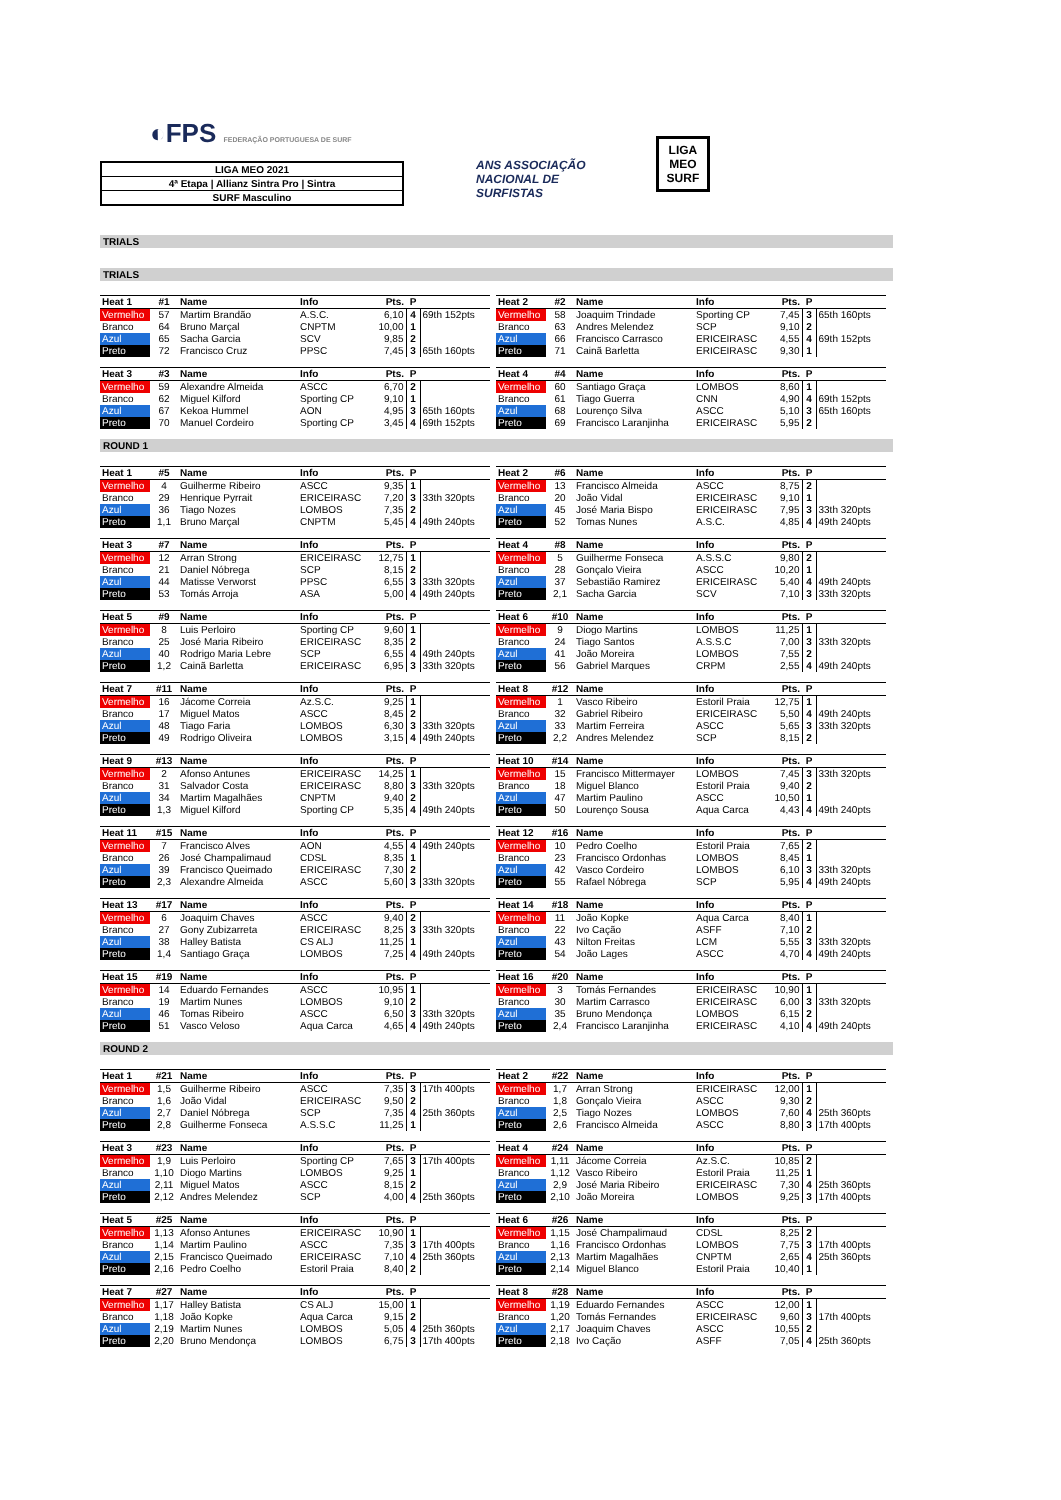◐FPS FEDERAÇÃO PORTUGUESA DE SURF
LIGA MEO 2021
4ª Etapa | Allianz Sintra Pro | Sintra
SURF Masculino
ANS ASSOCIAÇÃO
NACIONAL DE
SURFISTAS
LIGA
MEO
SURF
TRIALS
TRIALS
| Heat 1 | #1 | Name | Info | Pts. | P | |
| --- | --- | --- | --- | --- | --- | --- |
| Vermelho | 57 | Martim Brandão | A.S.C. | 6,10 | 4 | 69th 152pts |
| Branco | 64 | Bruno Marçal | CNPTM | 10,00 | 1 | |
| Azul | 65 | Sacha Garcia | SCV | 9,85 | 2 | |
| Preto | 72 | Francisco Cruz | PPSC | 7,45 | 3 | 65th 160pts |
| Heat 2 | #2 | Name | Info | Pts. | P | |
| --- | --- | --- | --- | --- | --- | --- |
| Vermelho | 58 | Joaquim Trindade | Sporting CP | 7,45 | 3 | 65th 160pts |
| Branco | 63 | Andres Melendez | SCP | 9,10 | 2 | |
| Azul | 66 | Francisco Carrasco | ERICEIRASC | 4,55 | 4 | 69th 152pts |
| Preto | 71 | Cainã Barletta | ERICEIRASC | 9,30 | 1 | |
| Heat 3 | #3 | Name | Info | Pts. | P | |
| --- | --- | --- | --- | --- | --- | --- |
| Vermelho | 59 | Alexandre Almeida | ASCC | 6,70 | 2 | |
| Branco | 62 | Miguel Kilford | Sporting CP | 9,10 | 1 | |
| Azul | 67 | Kekoa Hummel | AON | 4,95 | 3 | 65th 160pts |
| Preto | 70 | Manuel Cordeiro | Sporting CP | 3,45 | 4 | 69th 152pts |
| Heat 4 | #4 | Name | Info | Pts. | P | |
| --- | --- | --- | --- | --- | --- | --- |
| Vermelho | 60 | Santiago Graça | LOMBOS | 8,60 | 1 | |
| Branco | 61 | Tiago Guerra | CNN | 4,90 | 4 | 69th 152pts |
| Azul | 68 | Lourenço Silva | ASCC | 5,10 | 3 | 65th 160pts |
| Preto | 69 | Francisco Laranjinha | ERICEIRASC | 5,95 | 2 | |
ROUND 1
| Heat 1 | #5 | Name | Info | Pts. | P | |
| --- | --- | --- | --- | --- | --- | --- |
| Vermelho | 4 | Guilherme Ribeiro | ASCC | 9,35 | 1 | |
| Branco | 29 | Henrique Pyrrait | ERICEIRASC | 7,20 | 3 | 33th 320pts |
| Azul | 36 | Tiago Nozes | LOMBOS | 7,35 | 2 | |
| Preto | 1,1 | Bruno Marçal | CNPTM | 5,45 | 4 | 49th 240pts |
| Heat 2 | #6 | Name | Info | Pts. | P | |
| --- | --- | --- | --- | --- | --- | --- |
| Vermelho | 13 | Francisco Almeida | ASCC | 8,75 | 2 | |
| Branco | 20 | João Vidal | ERICEIRASC | 9,10 | 1 | |
| Azul | 45 | José Maria Bispo | ERICEIRASC | 7,95 | 3 | 33th 320pts |
| Preto | 52 | Tomas Nunes | A.S.C. | 4,85 | 4 | 49th 240pts |
| Heat 3 | #7 | Name | Info | Pts. | P | |
| --- | --- | --- | --- | --- | --- | --- |
| Vermelho | 12 | Arran Strong | ERICEIRASC | 12,75 | 1 | |
| Branco | 21 | Daniel Nóbrega | SCP | 8,15 | 2 | |
| Azul | 44 | Matisse Verworst | PPSC | 6,55 | 3 | 33th 320pts |
| Preto | 53 | Tomás Arroja | ASA | 5,00 | 4 | 49th 240pts |
| Heat 4 | #8 | Name | Info | Pts. | P | |
| --- | --- | --- | --- | --- | --- | --- |
| Vermelho | 5 | Guilherme Fonseca | A.S.S.C | 9,80 | 2 | |
| Branco | 28 | Gonçalo Vieira | ASCC | 10,20 | 1 | |
| Azul | 37 | Sebastião Ramirez | ERICEIRASC | 5,40 | 4 | 49th 240pts |
| Preto | 2,1 | Sacha Garcia | SCV | 7,10 | 3 | 33th 320pts |
| Heat 5 | #9 | Name | Info | Pts. | P | |
| --- | --- | --- | --- | --- | --- | --- |
| Vermelho | 8 | Luis Perloiro | Sporting CP | 9,60 | 1 | |
| Branco | 25 | José Maria Ribeiro | ERICEIRASC | 8,35 | 2 | |
| Azul | 40 | Rodrigo Maria Lebre | SCP | 6,55 | 4 | 49th 240pts |
| Preto | 1,2 | Cainã Barletta | ERICEIRASC | 6,95 | 3 | 33th 320pts |
| Heat 6 | #10 | Name | Info | Pts. | P | |
| --- | --- | --- | --- | --- | --- | --- |
| Vermelho | 9 | Diogo Martins | LOMBOS | 11,25 | 1 | |
| Branco | 24 | Tiago Santos | A.S.S.C | 7,00 | 3 | 33th 320pts |
| Azul | 41 | João Moreira | LOMBOS | 7,55 | 2 | |
| Preto | 56 | Gabriel Marques | CRPM | 2,55 | 4 | 49th 240pts |
| Heat 7 | #11 | Name | Info | Pts. | P | |
| --- | --- | --- | --- | --- | --- | --- |
| Vermelho | 16 | Jácome Correia | Az.S.C. | 9,25 | 1 | |
| Branco | 17 | Miguel Matos | ASCC | 8,45 | 2 | |
| Azul | 48 | Tiago Faria | LOMBOS | 6,30 | 3 | 33th 320pts |
| Preto | 49 | Rodrigo Oliveira | LOMBOS | 3,15 | 4 | 49th 240pts |
| Heat 8 | #12 | Name | Info | Pts. | P | |
| --- | --- | --- | --- | --- | --- | --- |
| Vermelho | 1 | Vasco Ribeiro | Estoril Praia | 12,75 | 1 | |
| Branco | 32 | Gabriel Ribeiro | ERICEIRASC | 5,50 | 4 | 49th 240pts |
| Azul | 33 | Martim Ferreira | ASCC | 5,65 | 3 | 33th 320pts |
| Preto | 2,2 | Andres Melendez | SCP | 8,15 | 2 | |
| Heat 9 | #13 | Name | Info | Pts. | P | |
| --- | --- | --- | --- | --- | --- | --- |
| Vermelho | 2 | Afonso Antunes | ERICEIRASC | 14,25 | 1 | |
| Branco | 31 | Salvador Costa | ERICEIRASC | 8,80 | 3 | 33th 320pts |
| Azul | 34 | Martim Magalhães | CNPTM | 9,40 | 2 | |
| Preto | 1,3 | Miguel Kilford | Sporting CP | 5,35 | 4 | 49th 240pts |
| Heat 10 | #14 | Name | Info | Pts. | P | |
| --- | --- | --- | --- | --- | --- | --- |
| Vermelho | 15 | Francisco Mittermayer | LOMBOS | 7,45 | 3 | 33th 320pts |
| Branco | 18 | Miguel Blanco | Estoril Praia | 9,40 | 2 | |
| Azul | 47 | Martim Paulino | ASCC | 10,50 | 1 | |
| Preto | 50 | Lourenço Sousa | Aqua Carca | 4,43 | 4 | 49th 240pts |
| Heat 11 | #15 | Name | Info | Pts. | P | |
| --- | --- | --- | --- | --- | --- | --- |
| Vermelho | 7 | Francisco Alves | AON | 4,55 | 4 | 49th 240pts |
| Branco | 26 | José Champalimaud | CDSL | 8,35 | 1 | |
| Azul | 39 | Francisco Queimado | ERICEIRASC | 7,30 | 2 | |
| Preto | 2,3 | Alexandre Almeida | ASCC | 5,60 | 3 | 33th 320pts |
| Heat 12 | #16 | Name | Info | Pts. | P | |
| --- | --- | --- | --- | --- | --- | --- |
| Vermelho | 10 | Pedro Coelho | Estoril Praia | 7,65 | 2 | |
| Branco | 23 | Francisco Ordonhas | LOMBOS | 8,45 | 1 | |
| Azul | 42 | Vasco Cordeiro | LOMBOS | 6,10 | 3 | 33th 320pts |
| Preto | 55 | Rafael Nóbrega | SCP | 5,95 | 4 | 49th 240pts |
| Heat 13 | #17 | Name | Info | Pts. | P | |
| --- | --- | --- | --- | --- | --- | --- |
| Vermelho | 6 | Joaquim Chaves | ASCC | 9,40 | 2 | |
| Branco | 27 | Gony Zubizarreta | ERICEIRASC | 8,25 | 3 | 33th 320pts |
| Azul | 38 | Halley Batista | CS ALJ | 11,25 | 1 | |
| Preto | 1,4 | Santiago Graça | LOMBOS | 7,25 | 4 | 49th 240pts |
| Heat 14 | #18 | Name | Info | Pts. | P | |
| --- | --- | --- | --- | --- | --- | --- |
| Vermelho | 11 | João Kopke | Aqua Carca | 8,40 | 1 | |
| Branco | 22 | Ivo Cação | ASFF | 7,10 | 2 | |
| Azul | 43 | Nilton Freitas | LCM | 5,55 | 3 | 33th 320pts |
| Preto | 54 | João Lages | ASCC | 4,70 | 4 | 49th 240pts |
| Heat 15 | #19 | Name | Info | Pts. | P | |
| --- | --- | --- | --- | --- | --- | --- |
| Vermelho | 14 | Eduardo Fernandes | ASCC | 10,95 | 1 | |
| Branco | 19 | Martim Nunes | LOMBOS | 9,10 | 2 | |
| Azul | 46 | Tomas Ribeiro | ASCC | 6,50 | 3 | 33th 320pts |
| Preto | 51 | Vasco Veloso | Aqua Carca | 4,65 | 4 | 49th 240pts |
| Heat 16 | #20 | Name | Info | Pts. | P | |
| --- | --- | --- | --- | --- | --- | --- |
| Vermelho | 3 | Tomás Fernandes | ERICEIRASC | 10,90 | 1 | |
| Branco | 30 | Martim Carrasco | ERICEIRASC | 6,00 | 3 | 33th 320pts |
| Azul | 35 | Bruno Mendonça | LOMBOS | 6,15 | 2 | |
| Preto | 2,4 | Francisco Laranjinha | ERICEIRASC | 4,10 | 4 | 49th 240pts |
ROUND 2
| Heat 1 | #21 | Name | Info | Pts. | P | |
| --- | --- | --- | --- | --- | --- | --- |
| Vermelho | 1,5 | Guilherme Ribeiro | ASCC | 7,35 | 3 | 17th 400pts |
| Branco | 1,6 | João Vidal | ERICEIRASC | 9,50 | 2 | |
| Azul | 2,7 | Daniel Nóbrega | SCP | 7,35 | 4 | 25th 360pts |
| Preto | 2,8 | Guilherme Fonseca | A.S.S.C | 11,25 | 1 | |
| Heat 2 | #22 | Name | Info | Pts. | P | |
| --- | --- | --- | --- | --- | --- | --- |
| Vermelho | 1,7 | Arran Strong | ERICEIRASC | 12,00 | 1 | |
| Branco | 1,8 | Gonçalo Vieira | ASCC | 9,30 | 2 | |
| Azul | 2,5 | Tiago Nozes | LOMBOS | 7,60 | 4 | 25th 360pts |
| Preto | 2,6 | Francisco Almeida | ASCC | 8,80 | 3 | 17th 400pts |
| Heat 3 | #23 | Name | Info | Pts. | P | |
| --- | --- | --- | --- | --- | --- | --- |
| Vermelho | 1,9 | Luis Perloiro | Sporting CP | 7,65 | 3 | 17th 400pts |
| Branco | 1,10 | Diogo Martins | LOMBOS | 9,25 | 1 | |
| Azul | 2,11 | Miguel Matos | ASCC | 8,15 | 2 | |
| Preto | 2,12 | Andres Melendez | SCP | 4,00 | 4 | 25th 360pts |
| Heat 4 | #24 | Name | Info | Pts. | P | |
| --- | --- | --- | --- | --- | --- | --- |
| Vermelho | 1,11 | Jácome Correia | Az.S.C. | 10,85 | 2 | |
| Branco | 1,12 | Vasco Ribeiro | Estoril Praia | 11,25 | 1 | |
| Azul | 2,9 | José Maria Ribeiro | ERICEIRASC | 7,30 | 4 | 25th 360pts |
| Preto | 2,10 | João Moreira | LOMBOS | 9,25 | 3 | 17th 400pts |
| Heat 5 | #25 | Name | Info | Pts. | P | |
| --- | --- | --- | --- | --- | --- | --- |
| Vermelho | 1,13 | Afonso Antunes | ERICEIRASC | 10,90 | 1 | |
| Branco | 1,14 | Martim Paulino | ASCC | 7,35 | 3 | 17th 400pts |
| Azul | 2,15 | Francisco Queimado | ERICEIRASC | 7,10 | 4 | 25th 360pts |
| Preto | 2,16 | Pedro Coelho | Estoril Praia | 8,40 | 2 | |
| Heat 6 | #26 | Name | Info | Pts. | P | |
| --- | --- | --- | --- | --- | --- | --- |
| Vermelho | 1,15 | José Champalimaud | CDSL | 8,25 | 2 | |
| Branco | 1,16 | Francisco Ordonhas | LOMBOS | 7,75 | 3 | 17th 400pts |
| Azul | 2,13 | Martim Magalhães | CNPTM | 2,65 | 4 | 25th 360pts |
| Preto | 2,14 | Miguel Blanco | Estoril Praia | 10,40 | 1 | |
| Heat 7 | #27 | Name | Info | Pts. | P | |
| --- | --- | --- | --- | --- | --- | --- |
| Vermelho | 1,17 | Halley Batista | CS ALJ | 15,00 | 1 | |
| Branco | 1,18 | João Kopke | Aqua Carca | 9,15 | 2 | |
| Azul | 2,19 | Martim Nunes | LOMBOS | 5,05 | 4 | 25th 360pts |
| Preto | 2,20 | Bruno Mendonça | LOMBOS | 6,75 | 3 | 17th 400pts |
| Heat 8 | #28 | Name | Info | Pts. | P | |
| --- | --- | --- | --- | --- | --- | --- |
| Vermelho | 1,19 | Eduardo Fernandes | ASCC | 12,00 | 1 | |
| Branco | 1,20 | Tomás Fernandes | ERICEIRASC | 9,60 | 3 | 17th 400pts |
| Azul | 2,17 | Joaquim Chaves | ASCC | 10,55 | 2 | |
| Preto | 2,18 | Ivo Cação | ASFF | 7,05 | 4 | 25th 360pts |